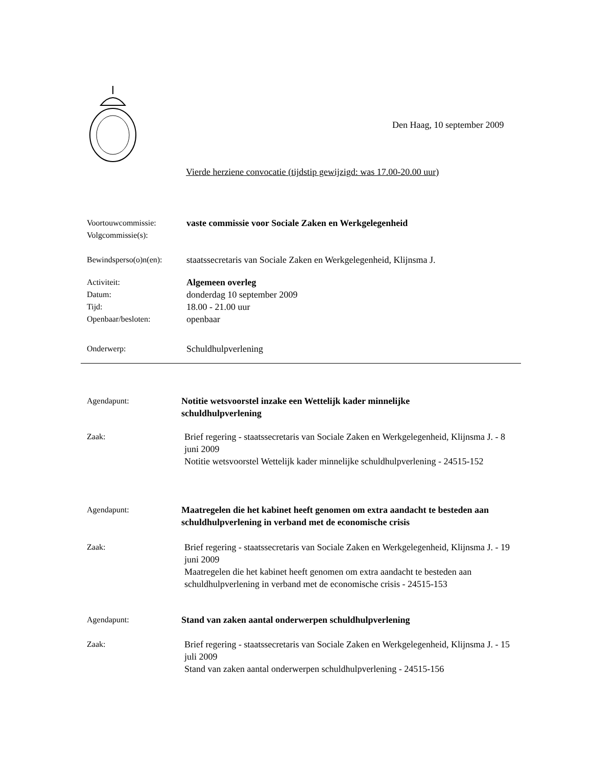Den Haag, 10 september 2009
Vierde herziene convocatie (tijdstip gewijzigd: was 17.00-20.00 uur)
Voortouwcommissie:
Volgcommissie(s):
vaste commissie voor Sociale Zaken en Werkgelegenheid
Bewindsperso(o)n(en):
staatssecretaris van Sociale Zaken en Werkgelegenheid, Klijnsma J.
Activiteit:
Datum:
Tijd:
Openbaar/besloten:
Algemeen overleg
donderdag 10 september 2009
18.00 - 21.00 uur
openbaar
Onderwerp: Schuldhulpverlening
Agendapunt: Notitie wetsvoorstel inzake een Wettelijk kader minnelijke schuldhulpverlening
Zaak: Brief regering - staatssecretaris van Sociale Zaken en Werkgelegenheid, Klijnsma J. - 8 juni 2009
Notitie wetsvoorstel Wettelijk kader minnelijke schuldhulpverlening - 24515-152
Agendapunt: Maatregelen die het kabinet heeft genomen om extra aandacht te besteden aan schuldhulpverlening in verband met de economische crisis
Zaak: Brief regering - staatssecretaris van Sociale Zaken en Werkgelegenheid, Klijnsma J. - 19 juni 2009
Maatregelen die het kabinet heeft genomen om extra aandacht te besteden aan schuldhulpverlening in verband met de economische crisis - 24515-153
Agendapunt: Stand van zaken aantal onderwerpen schuldhulpverlening
Zaak: Brief regering - staatssecretaris van Sociale Zaken en Werkgelegenheid, Klijnsma J. - 15 juli 2009
Stand van zaken aantal onderwerpen schuldhulpverlening - 24515-156